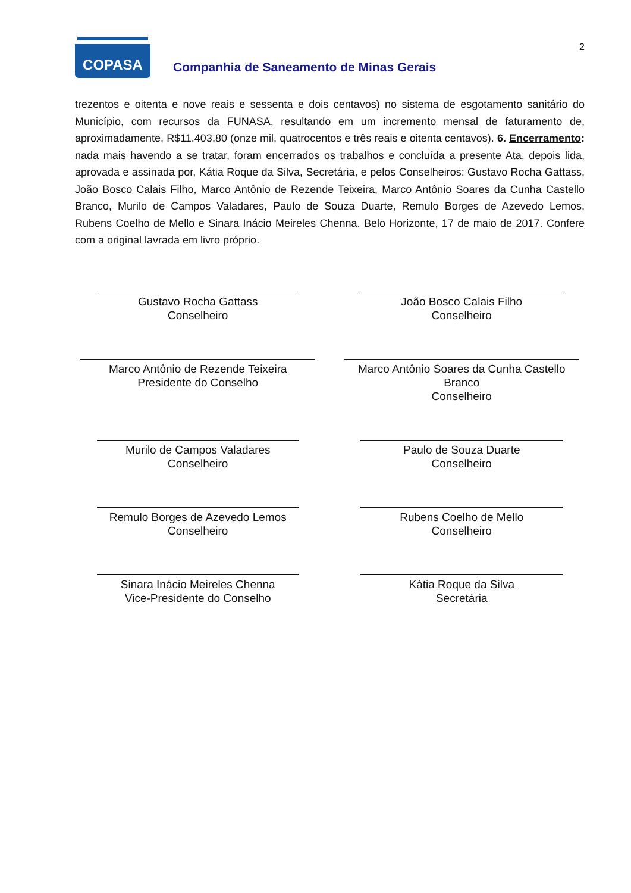2
COPASA
Companhia de Saneamento de Minas Gerais
trezentos e oitenta e nove reais e sessenta e dois centavos) no sistema de esgotamento sanitário do Município, com recursos da FUNASA, resultando em um incremento mensal de faturamento de, aproximadamente, R$11.403,80 (onze mil, quatrocentos e três reais e oitenta centavos). 6. Encerramento: nada mais havendo a se tratar, foram encerrados os trabalhos e concluída a presente Ata, depois lida, aprovada e assinada por, Kátia Roque da Silva, Secretária, e pelos Conselheiros: Gustavo Rocha Gattass, João Bosco Calais Filho, Marco Antônio de Rezende Teixeira, Marco Antônio Soares da Cunha Castello Branco, Murilo de Campos Valadares, Paulo de Souza Duarte, Remulo Borges de Azevedo Lemos, Rubens Coelho de Mello e Sinara Inácio Meireles Chenna. Belo Horizonte, 17 de maio de 2017. Confere com a original lavrada em livro próprio.
Gustavo Rocha Gattass
Conselheiro
João Bosco Calais Filho
Conselheiro
Marco Antônio de Rezende Teixeira
Presidente do Conselho
Marco Antônio Soares da Cunha Castello Branco
Conselheiro
Murilo de Campos Valadares
Conselheiro
Paulo de Souza Duarte
Conselheiro
Remulo Borges de Azevedo Lemos
Conselheiro
Rubens Coelho de Mello
Conselheiro
Sinara Inácio Meireles Chenna
Vice-Presidente do Conselho
Kátia Roque da Silva
Secretária